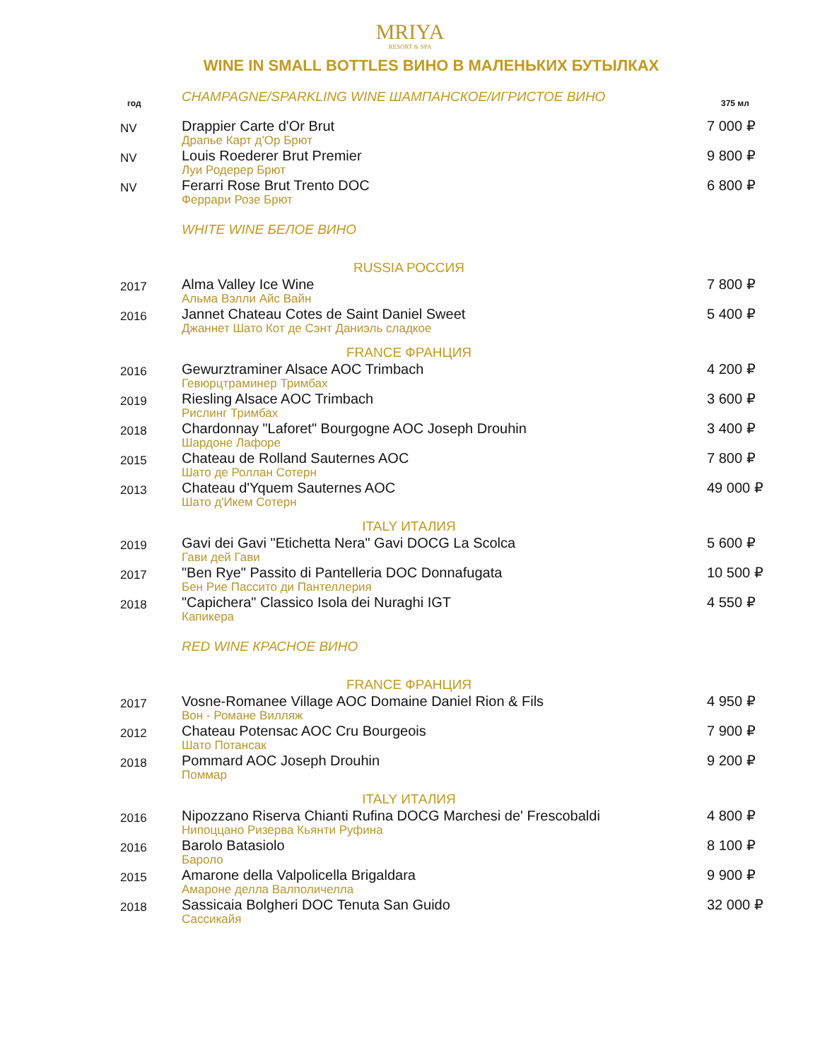MRIYA
RESORT & SPA
WINE IN SMALL BOTTLES ВИНО В МАЛЕНЬКИХ БУТЫЛКАХ
| год | CHAMPAGNE/SPARKLING WINE ШАМПАНСКОЕ/ИГРИСТОЕ ВИНО | 375 мл |
| NV | Drappier Carte d'Or Brut Драпье Карт д'Ор Брют | 7 000 ₽ |
| NV | Louis Roederer Brut Premier Луи Родерер Брют | 9 800 ₽ |
| NV | Ferarri Rose Brut Trento DOC Феррари Розе Брют | 6 800 ₽ |
| | WHITE WINE БЕЛОЕ ВИНО | |
| | RUSSIA РОССИЯ | |
| 2017 | Alma Valley Ice Wine Альма Вэлли Айс Вайн | 7 800 ₽ |
| 2016 | Jannet Chateau Cotes de Saint Daniel Sweet Джаннет Шато Кот де Сэнт Даниэль сладкое | 5 400 ₽ |
| | FRANCE ФРАНЦИЯ | |
| 2016 | Gewurztraminer Alsace AOC Trimbach Гевюрцтраминер Тримбах | 4 200 ₽ |
| 2019 | Riesling Alsace AOC Trimbach Рислинг Тримбах | 3 600 ₽ |
| 2018 | Chardonnay "Laforet" Bourgogne AOC Joseph Drouhin Шардоне Лафоре | 3 400 ₽ |
| 2015 | Chateau de Rolland Sauternes AOC Шато де Роллан Сотерн | 7 800 ₽ |
| 2013 | Chateau d'Yquem Sauternes AOC Шато д'Икем Сотерн | 49 000 ₽ |
| | ITALY ИТАЛИЯ | |
| 2019 | Gavi dei Gavi "Etichetta Nera" Gavi DOCG La Scolca Гави дей Гави | 5 600 ₽ |
| 2017 | "Ben Rye" Passito di Pantelleria DOC Donnafugata Бен Рие Пассито ди Пантеллерия | 10 500 ₽ |
| 2018 | "Capichera" Classico Isola dei Nuraghi IGT Капикера | 4 550 ₽ |
| | RED WINE КРАСНОЕ ВИНО | |
| | FRANCE ФРАНЦИЯ | |
| 2017 | Vosne-Romanee Village AOC Domaine Daniel Rion & Fils Вон - Романе Вилляж | 4 950 ₽ |
| 2012 | Chateau Potensac AOC Cru Bourgeois Шато Потансак | 7 900 ₽ |
| 2018 | Pommard AOC Joseph Drouhin Поммар | 9 200 ₽ |
| | ITALY ИТАЛИЯ | |
| 2016 | Nipozzano Riserva Chianti Rufina DOCG Marchesi de' Frescobaldi Нипоццано Ризерва Кьянти Руфина | 4 800 ₽ |
| 2016 | Barolo Batasiolo Бароло | 8 100 ₽ |
| 2015 | Amarone della Valpolicella Brigaldara Амароне делла Валполичелла | 9 900 ₽ |
| 2018 | Sassicaia Bolgheri DOC Tenuta San Guido Сассикайя | 32 000 ₽ |